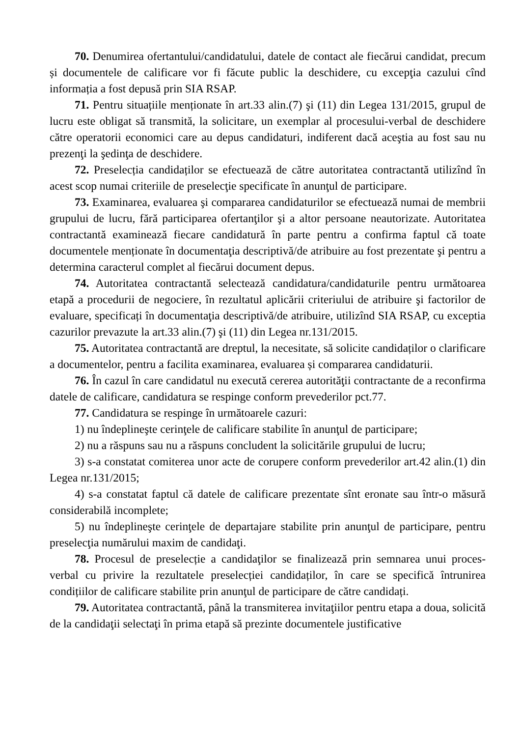70. Denumirea ofertantului/candidatului, datele de contact ale fiecărui candidat, precum și documentele de calificare vor fi făcute public la deschidere, cu excepţia cazului cînd informația a fost depusă prin SIA RSAP.
71. Pentru situațiile menționate în art.33 alin.(7) şi (11) din Legea 131/2015, grupul de lucru este obligat să transmită, la solicitare, un exemplar al procesului-verbal de deschidere către operatorii economici care au depus candidaturi, indiferent dacă aceştia au fost sau nu prezenţi la şedinţa de deschidere.
72. Preselecția candidaților se efectuează de către autoritatea contractantă utilizînd în acest scop numai criteriile de preselecţie specificate în anunţul de participare.
73. Examinarea, evaluarea şi compararea candidaturilor se efectuează numai de membrii grupului de lucru, fără participarea ofertanţilor şi a altor persoane neautorizate. Autoritatea contractantă examinează fiecare candidatură în parte pentru a confirma faptul că toate documentele menționate în documentaţia descriptivă/de atribuire au fost prezentate şi pentru a determina caracterul complet al fiecărui document depus.
74. Autoritatea contractantă selectează candidatura/candidaturile pentru următoarea etapă a procedurii de negociere, în rezultatul aplicării criteriului de atribuire şi factorilor de evaluare, specificați în documentaţia descriptivă/de atribuire, utilizînd SIA RSAP, cu exceptia cazurilor prevazute la art.33 alin.(7) şi (11) din Legea nr.131/2015.
75. Autoritatea contractantă are dreptul, la necesitate, să solicite candidaților o clarificare a documentelor, pentru a facilita examinarea, evaluarea și compararea candidaturii.
76. În cazul în care candidatul nu execută cererea autorităţii contractante de a reconfirma datele de calificare, candidatura se respinge conform prevederilor pct.77.
77. Candidatura se respinge în următoarele cazuri:
1) nu îndeplineşte cerinţele de calificare stabilite în anunţul de participare;
2) nu a răspuns sau nu a răspuns concludent la solicitările grupului de lucru;
3) s-a constatat comiterea unor acte de corupere conform prevederilor art.42 alin.(1) din Legea nr.131/2015;
4) s-a constatat faptul că datele de calificare prezentate sînt eronate sau într-o măsură considerabilă incomplete;
5) nu îndeplineşte cerinţele de departajare stabilite prin anunţul de participare, pentru preselecţia numărului maxim de candidaţi.
78. Procesul de preselecție a candidaţilor se finalizează prin semnarea unui proces-verbal cu privire la rezultatele preselecției candidaților, în care se specifică întrunirea condițiilor de calificare stabilite prin anunţul de participare de către candidați.
79. Autoritatea contractantă, până la transmiterea invitaţiilor pentru etapa a doua, solicită de la candidaţii selectaţi în prima etapă să prezinte documentele justificative